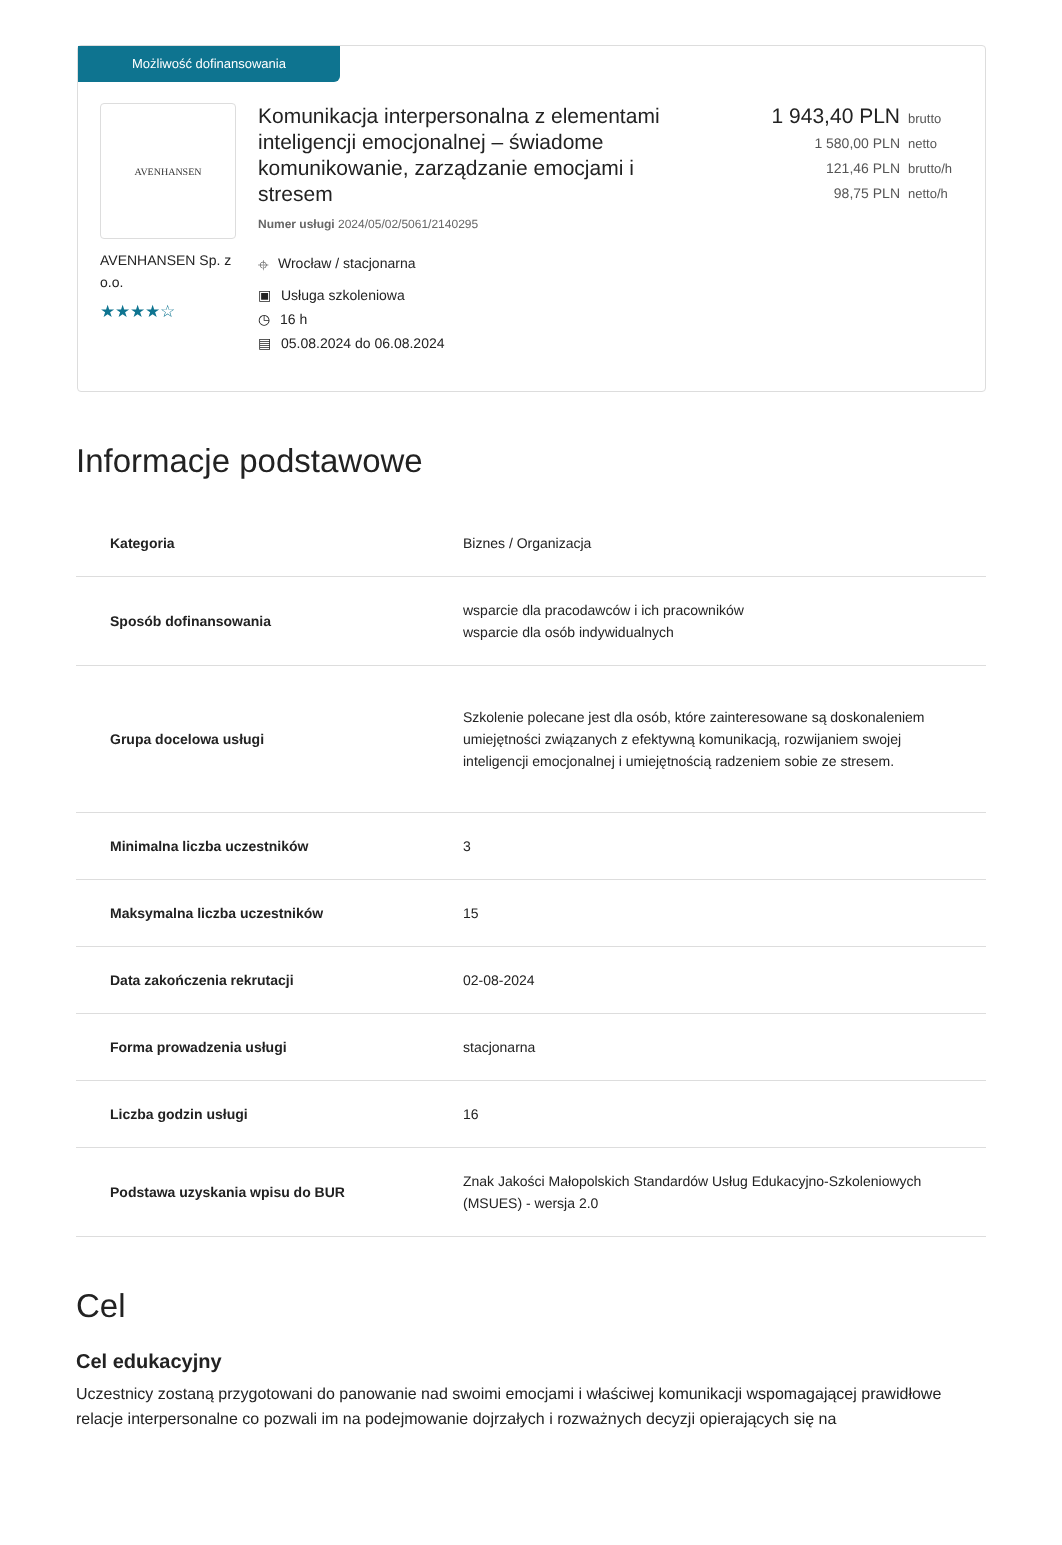Możliwość dofinansowania
AVENHANSEN
AVENHANSEN Sp. z o.o.
★★★★☆
Komunikacja interpersonalna z elementami inteligencji emocjonalnej – świadome komunikowanie, zarządzanie emocjami i stresem
Numer usługi 2024/05/02/5061/2140295
⌖ Wrocław / stacjonarna
▣ Usługa szkoleniowa
◷ 16 h
▤ 05.08.2024 do 06.08.2024
1 943,40 PLN brutto
1 580,00 PLN netto
121,46 PLN brutto/h
98,75 PLN netto/h
Informacje podstawowe
| Kategoria | Biznes / Organizacja |
| Sposób dofinansowania | wsparcie dla pracodawców i ich pracowników wsparcie dla osób indywidualnych |
| Grupa docelowa usługi | Szkolenie polecane jest dla osób, które zainteresowane są doskonaleniem umiejętności związanych z efektywną komunikacją, rozwijaniem swojej inteligencji emocjonalnej i umiejętnością radzeniem sobie ze stresem. |
| Minimalna liczba uczestników | 3 |
| Maksymalna liczba uczestników | 15 |
| Data zakończenia rekrutacji | 02-08-2024 |
| Forma prowadzenia usługi | stacjonarna |
| Liczba godzin usługi | 16 |
| Podstawa uzyskania wpisu do BUR | Znak Jakości Małopolskich Standardów Usług Edukacyjno-Szkoleniowych (MSUES) - wersja 2.0 |
Cel
Cel edukacyjny
Uczestnicy zostaną przygotowani do panowanie nad swoimi emocjami i właściwej komunikacji wspomagającej prawidłowe relacje interpersonalne co pozwali im na podejmowanie dojrzałych i rozważnych decyzji opierających się na